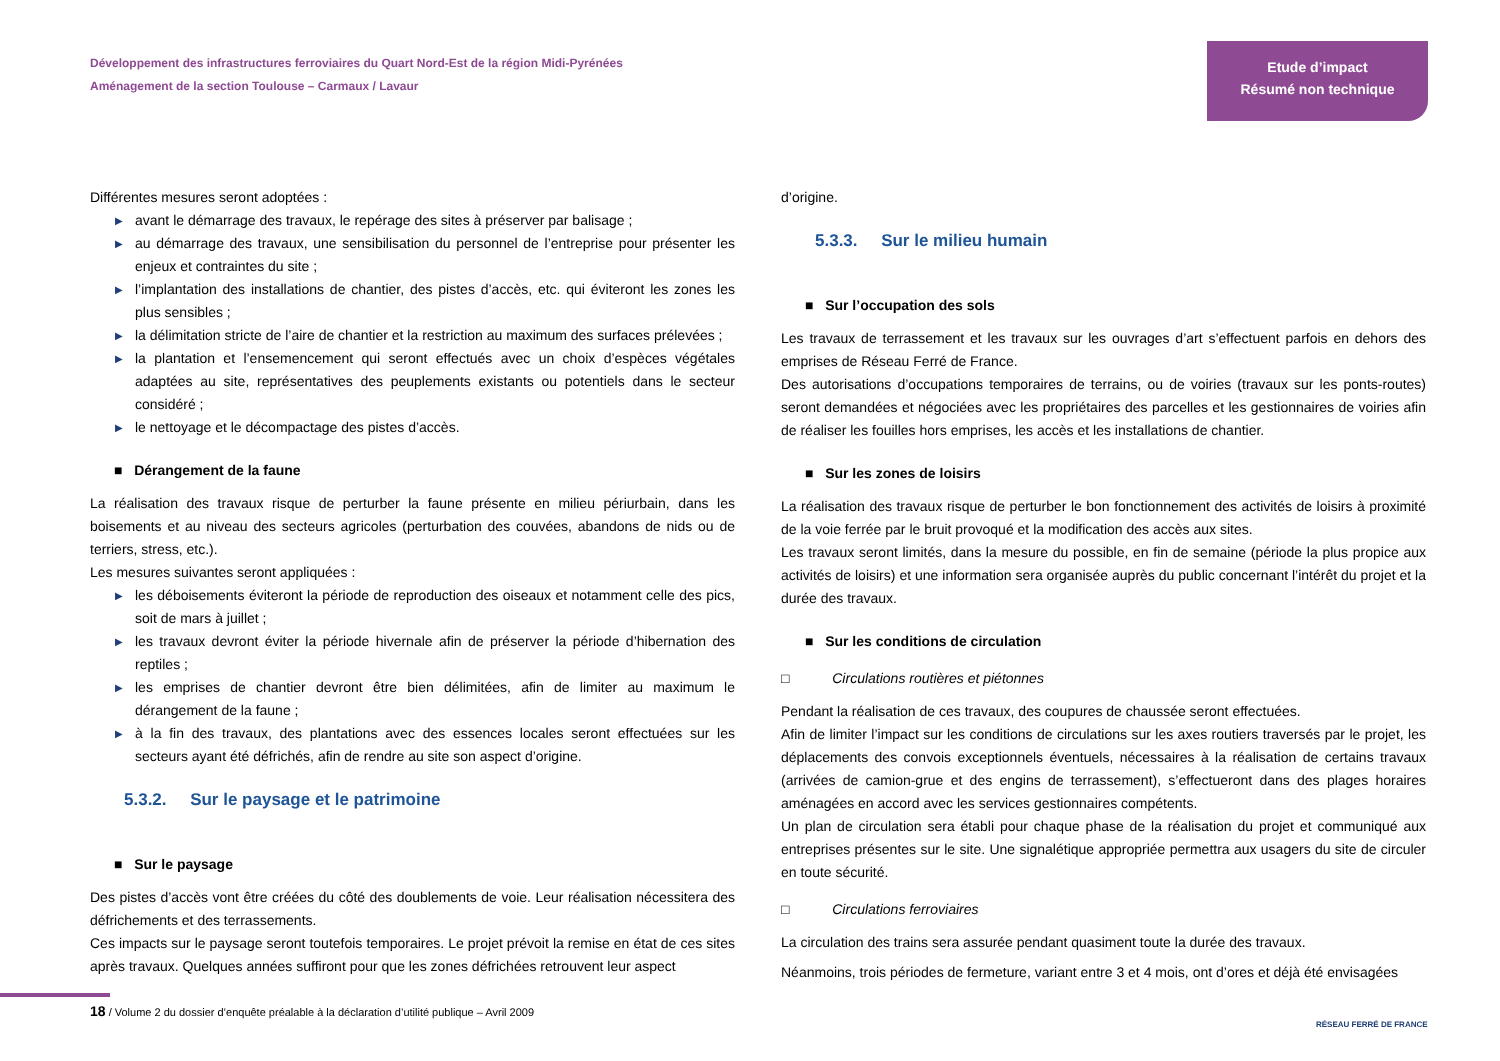Développement des infrastructures ferroviaires du Quart Nord-Est de la région Midi-Pyrénées
Aménagement de la section Toulouse – Carmaux / Lavaur
Etude d’impact
Résumé non technique
Différentes mesures seront adoptées :
▶ avant le démarrage des travaux, le repérage des sites à préserver par balisage ;
▶ au démarrage des travaux, une sensibilisation du personnel de l’entreprise pour présenter les enjeux et contraintes du site ;
▶ l’implantation des installations de chantier, des pistes d’accès, etc. qui éviteront les zones les plus sensibles ;
▶ la délimitation stricte de l’aire de chantier et la restriction au maximum des surfaces prélevées ;
▶ la plantation et l’ensemencement qui seront effectués avec un choix d’espèces végétales adaptées au site, représentatives des peuplements existants ou potentiels dans le secteur considéré ;
▶ le nettoyage et le décompactage des pistes d’accès.
■ Dérangement de la faune
La réalisation des travaux risque de perturber la faune présente en milieu périurbain, dans les boisements et au niveau des secteurs agricoles (perturbation des couvées, abandons de nids ou de terriers, stress, etc.).
Les mesures suivantes seront appliquées :
▶ les déboisements éviteront la période de reproduction des oiseaux et notamment celle des pics, soit de mars à juillet ;
▶ les travaux devront éviter la période hivernale afin de préserver la période d’hibernation des reptiles ;
▶ les emprises de chantier devront être bien délimitées, afin de limiter au maximum le dérangement de la faune ;
▶ à la fin des travaux, des plantations avec des essences locales seront effectuées sur les secteurs ayant été défrichés, afin de rendre au site son aspect d’origine.
5.3.2. Sur le paysage et le patrimoine
■ Sur le paysage
Des pistes d’accès vont être créées du côté des doublements de voie. Leur réalisation nécessitera des défrichements et des terrassements.
Ces impacts sur le paysage seront toutefois temporaires. Le projet prévoit la remise en état de ces sites après travaux. Quelques années suffiront pour que les zones défrichées retrouvent leur aspect
d’origine.
5.3.3. Sur le milieu humain
■ Sur l’occupation des sols
Les travaux de terrassement et les travaux sur les ouvrages d’art s’effectuent parfois en dehors des emprises de Réseau Ferré de France.
Des autorisations d’occupations temporaires de terrains, ou de voiries (travaux sur les ponts-routes) seront demandées et négociées avec les propriétaires des parcelles et les gestionnaires de voiries afin de réaliser les fouilles hors emprises, les accès et les installations de chantier.
■ Sur les zones de loisirs
La réalisation des travaux risque de perturber le bon fonctionnement des activités de loisirs à proximité de la voie ferrée par le bruit provoqué et la modification des accès aux sites.
Les travaux seront limités, dans la mesure du possible, en fin de semaine (période la plus propice aux activités de loisirs) et une information sera organisée auprès du public concernant l’intérêt du projet et la durée des travaux.
■ Sur les conditions de circulation
□ Circulations routières et piétonnes
Pendant la réalisation de ces travaux, des coupures de chaussée seront effectuées.
Afin de limiter l’impact sur les conditions de circulations sur les axes routiers traversés par le projet, les déplacements des convois exceptionnels éventuels, nécessaires à la réalisation de certains travaux (arrivées de camion-grue et des engins de terrassement), s’effectueront dans des plages horaires aménagées en accord avec les services gestionnaires compétents.
Un plan de circulation sera établi pour chaque phase de la réalisation du projet et communiqué aux entreprises présentes sur le site. Une signalétique appropriée permettra aux usagers du site de circuler en toute sécurité.
□ Circulations ferroviaires
La circulation des trains sera assurée pendant quasiment toute la durée des travaux.
Néanmoins, trois périodes de fermeture, variant entre 3 et 4 mois, ont d’ores et déjà été envisagées
18 / Volume 2 du dossier d’enquête préalable à la déclaration d’utilité publique – Avril 2009
RÉSEAU FERRÉ DE FRANCE